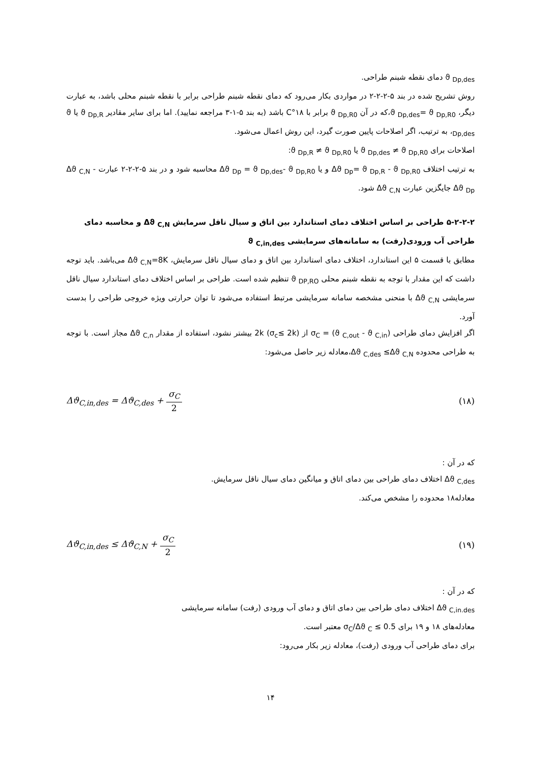ϑ <sub>Dp,des</sub> دمای نقطه شبنم طراحی.
روش تشریح شده در بند ۵-۲-۲-۲ در مواردی بکار می‌رود که دمای نقطه شبنم طراحی برابر با نقطه شبنم محلی باشد، به عبارت دیگر، ϑ <sub>Dp,des</sub>= ϑ <sub>Dp,R0</sub>،که در آن ϑ <sub>Dp,R0</sub> برابر با ۱۸°C باشد (به بند ۵-۱-۳ مراجعه نمایید). اما برای سایر مقادیر ϑ <sub>Dp,R</sub> یا ϑ <sub>Dp,des</sub>، به ترتیب، اگر اصلاحات پایین صورت گیرد، این روش اعمال می‌شود.
اصلاحات برای ϑ <sub>Dp,des</sub> ≠ ϑ <sub>Dp,R0</sub> یا ϑ <sub>Dp,R</sub> ≠ ϑ <sub>Dp,R0</sub>:
به ترتیب اختلاف Δϑ <sub>Dp</sub>= ϑ <sub>Dp,R</sub> - ϑ <sub>Dp,R0</sub> و یا Δϑ <sub>Dp</sub> = ϑ <sub>Dp,des</sub>- ϑ <sub>Dp,R0</sub> محاسبه شود و در بند ۵-۲-۲-۲ عبارت Δϑ <sub>C,N</sub> - Δϑ <sub>Dp</sub> جایگزین عبارت Δϑ <sub>C,N</sub> شود.
۵-۲-۲-۲ طراحی بر اساس اختلاف دمای استاندارد بین اتاق و سیال ناقل سرمایش Δϑ <sub>C,N</sub> و محاسبه دمای طراحی آب ورودی(رفت) به سامانه‌های سرمایشی ϑ <sub>C,in,des</sub>
مطابق با قسمت ۵ این استاندارد، اختلاف دمای استاندارد بین اتاق و دمای سیال ناقل سرمایش، Δϑ <sub>C,N</sub>=8K می‌باشد. باید توجه داشت که این مقدار با توجه به نقطه شبنم محلی ϑ <sub>DP,RO</sub> تنظیم شده است. طراحی بر اساس اختلاف دمای استاندارد سیال ناقل سرمایشی Δϑ <sub>C,N</sub> با منحنی مشخصه سامانه سرمایشی مرتبط استفاده می‌شود تا توان حرارتی ویژه خروجی طراحی را بدست آورد.
اگر افزایش دمای طراحی σ<sub>C</sub> = (ϑ <sub>C,out</sub> - ϑ <sub>C,in</sub>) از 2k (σ<sub>c</sub>≤ 2k) بیشتر نشود، استفاده از مقدار Δϑ <sub>C,n</sub> مجاز است. با توجه به طراحی محدوده Δϑ <sub>C,des</sub> ≤Δϑ <sub>C,N</sub>،معادله زیر حاصل می‌شود:
Δϑ<sub>C,in,des</sub> = Δϑ<sub>C,des</sub> + σ<sub>C</sub> 2 (۱۸)
که در آن :
Δϑ <sub>C,des</sub> اختلاف دمای طراحی بین دمای اتاق و میانگین دمای سیال ناقل سرمایش.
معادله۱۸ محدوده را مشخص می‌کند.
Δϑ<sub>C,in,des</sub> ≤ Δϑ<sub>C,N</sub> + σ<sub>C</sub> 2 (۱۹)
که در آن :
Δϑ <sub>C,in.des</sub> اختلاف دمای طراحی بین دمای اتاق و دمای آب ورودی (رفت) سامانه سرمایشی
معادله‌های ۱۸ و ۱۹ برای σ<sub>C</sub>/Δϑ <sub>C</sub> ≤ 0.5 معتبر است.
برای دمای طراحی آب ورودی (رفت)، معادله زیر بکار می‌رود:
۱۴